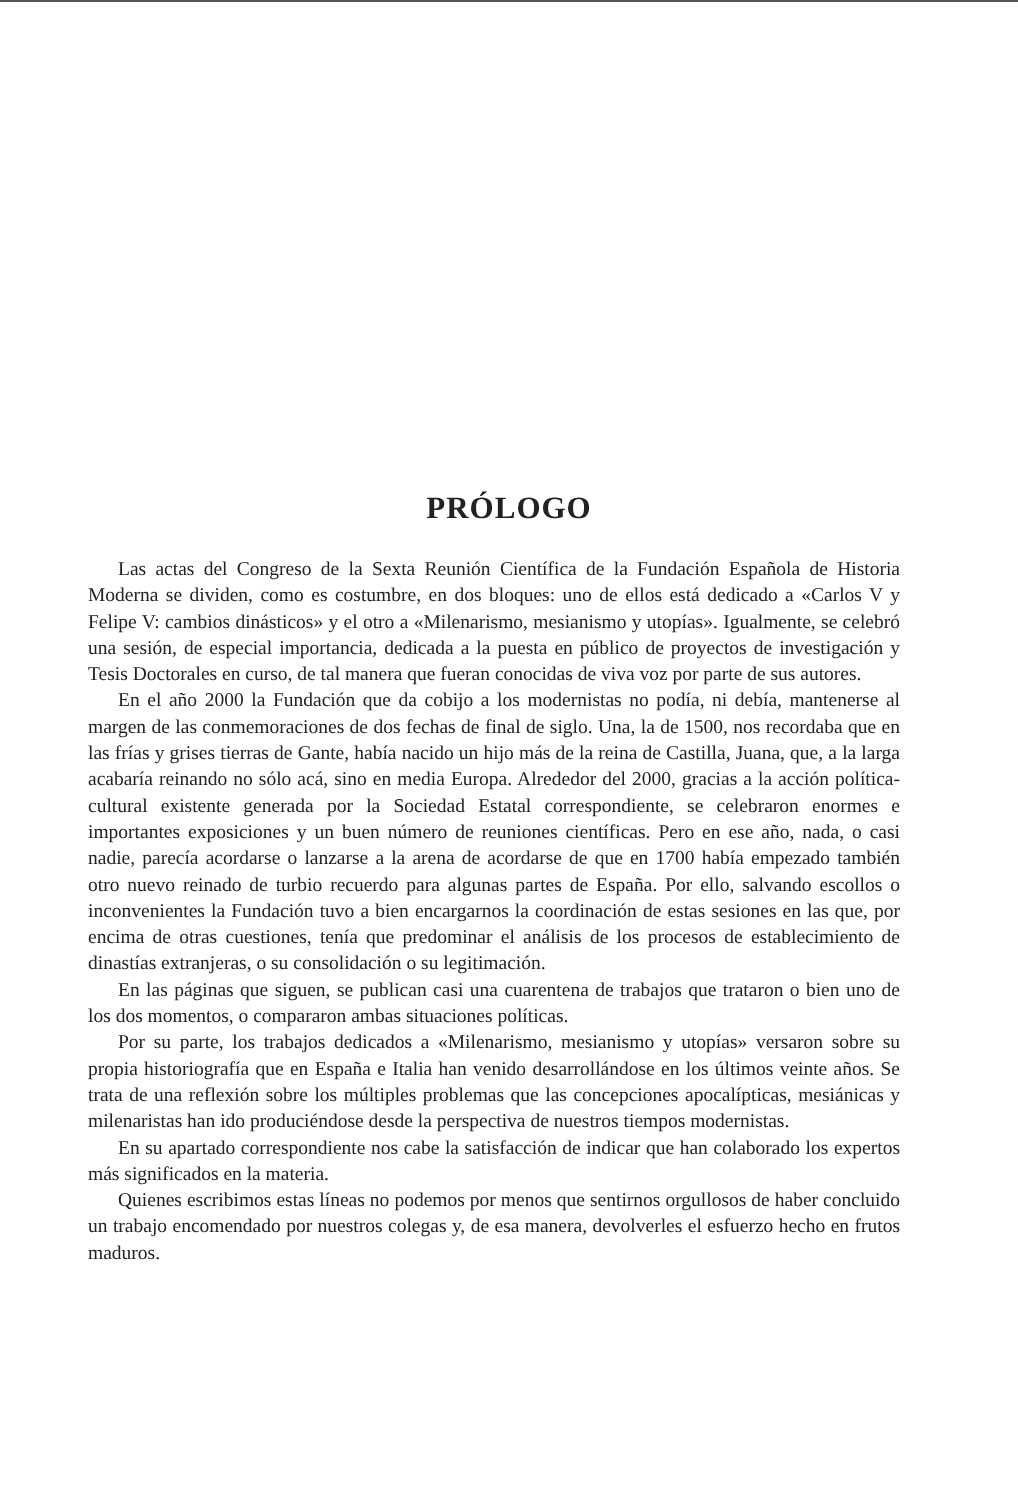PRÓLOGO
Las actas del Congreso de la Sexta Reunión Científica de la Fundación Española de Historia Moderna se dividen, como es costumbre, en dos bloques: uno de ellos está dedicado a «Carlos V y Felipe V: cambios dinásticos» y el otro a «Milenarismo, mesianismo y utopías». Igualmente, se celebró una sesión, de especial importancia, dedicada a la puesta en público de proyectos de investigación y Tesis Doctorales en curso, de tal manera que fueran conocidas de viva voz por parte de sus autores.
En el año 2000 la Fundación que da cobijo a los modernistas no podía, ni debía, mantenerse al margen de las conmemoraciones de dos fechas de final de siglo. Una, la de 1500, nos recordaba que en las frías y grises tierras de Gante, había nacido un hijo más de la reina de Castilla, Juana, que, a la larga acabaría reinando no sólo acá, sino en media Europa. Alrededor del 2000, gracias a la acción política-cultural existente generada por la Sociedad Estatal correspondiente, se celebraron enormes e importantes exposiciones y un buen número de reuniones científicas. Pero en ese año, nada, o casi nadie, parecía acordarse o lanzarse a la arena de acordarse de que en 1700 había empezado también otro nuevo reinado de turbio recuerdo para algunas partes de España. Por ello, salvando escollos o inconvenientes la Fundación tuvo a bien encargarnos la coordinación de estas sesiones en las que, por encima de otras cuestiones, tenía que predominar el análisis de los procesos de establecimiento de dinastías extranjeras, o su consolidación o su legitimación.
En las páginas que siguen, se publican casi una cuarentena de trabajos que trataron o bien uno de los dos momentos, o compararon ambas situaciones políticas.
Por su parte, los trabajos dedicados a «Milenarismo, mesianismo y utopías» versaron sobre su propia historiografía que en España e Italia han venido desarrollándose en los últimos veinte años. Se trata de una reflexión sobre los múltiples problemas que las concepciones apocalípticas, mesiánicas y milenaristas han ido produciéndose desde la perspectiva de nuestros tiempos modernistas.
En su apartado correspondiente nos cabe la satisfacción de indicar que han colaborado los expertos más significados en la materia.
Quienes escribimos estas líneas no podemos por menos que sentirnos orgullosos de haber concluido un trabajo encomendado por nuestros colegas y, de esa manera, devolverles el esfuerzo hecho en frutos maduros.